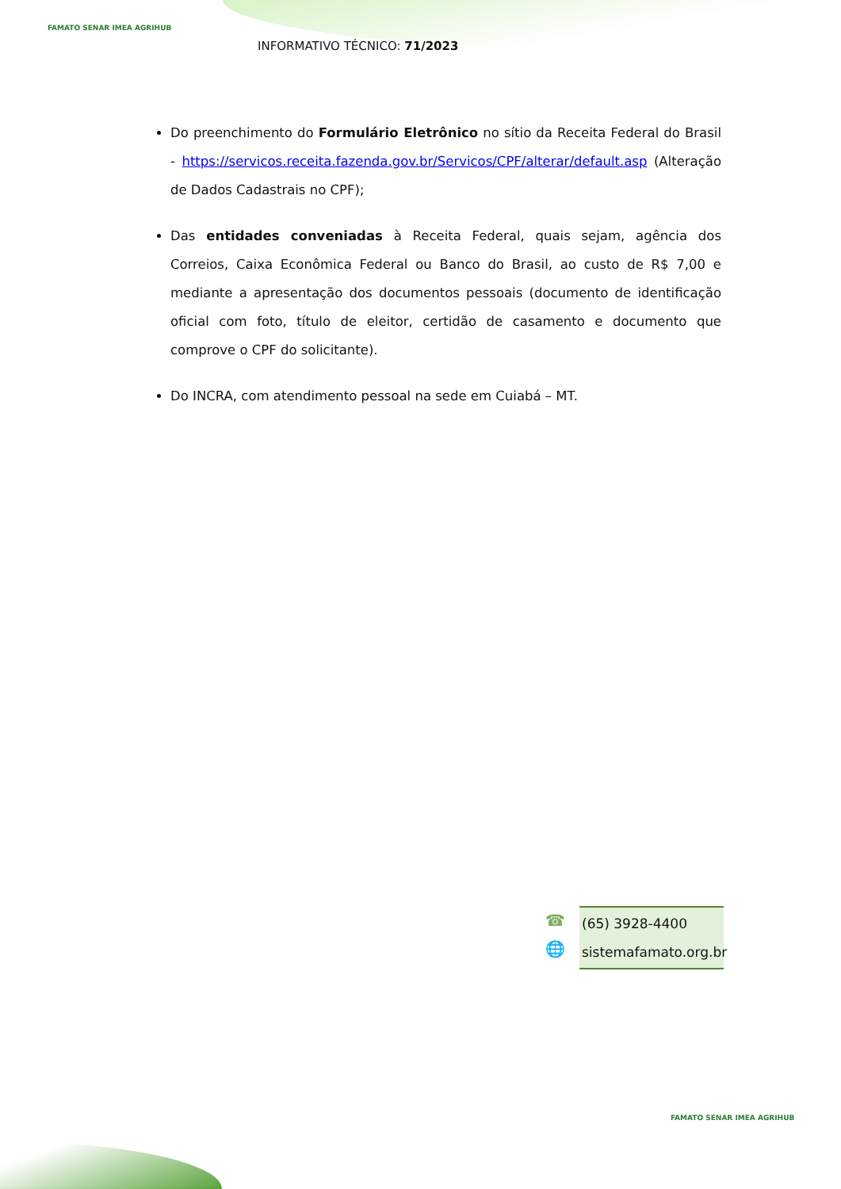FAMATO SENAR IMEA AGRIHUB
INFORMATIVO TÉCNICO: 71/2023
Do preenchimento do Formulário Eletrônico no sítio da Receita Federal do Brasil - https://servicos.receita.fazenda.gov.br/Servicos/CPF/alterar/default.asp (Alteração de Dados Cadastrais no CPF);
Das entidades conveniadas à Receita Federal, quais sejam, agência dos Correios, Caixa Econômica Federal ou Banco do Brasil, ao custo de R$ 7,00 e mediante a apresentação dos documentos pessoais (documento de identificação oficial com foto, título de eleitor, certidão de casamento e documento que comprove o CPF do solicitante).
Do INCRA, com atendimento pessoal na sede em Cuiabá – MT.
☎
🌐
(65) 3928-4400
sistemafamato.org.br
FAMATO SENAR IMEA AGRIHUB